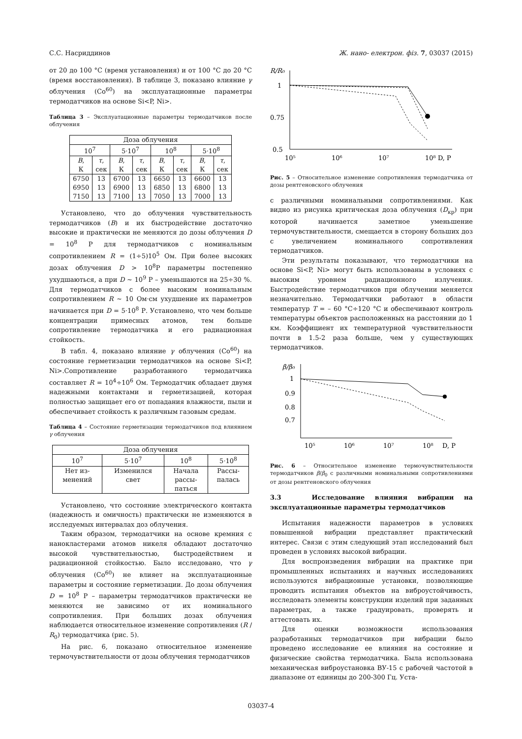С.С. Насриддинов Ж. нано- електрон. фіз. 7, 03037 (2015)
от 20 до 100 °C (время установления) и от 100 °C до 20 °C (время восстановления). В таблице 3, показано влияние γ облучения (Co<sup>60</sup>) на эксплуатационные параметры термодатчиков на основе Si<P, Ni>.
Таблица 3 – Эксплуатационные параметры термодатчиков после облучения
| Доза облучения | | | | | | | |
| 10<sup>7</sup> | | 5·10<sup>7</sup> | | 10<sup>8</sup> | | 5·10<sup>8</sup> | |
| B , К | τ , сек | B , К | τ , сек | B , К | τ , сек | B , К | τ , сек |
| 6750 6950 7150 | 13 13 13 | 6700 6900 7100 | 13 13 13 | 6650 6850 7050 | 13 13 13 | 6600 6800 7000 | 13 13 13 |
Установлено, что до облучения чувствительность термодатчиков (B) и их быстродействие достаточно высокие и практически не меняются до дозы облучения D = 10<sup>8</sup> Р для термодатчиков с номинальным сопротивлением R = (1÷5)10<sup>5</sup> Ом. При более высоких дозах облучения D > 10<sup>8</sup>Р параметры постепенно ухудшаються, а при D ~ 10<sup>9</sup> Р – уменьшаются на 25÷30 %. Для термодатчиков с более высоким номинальным сопротивлением R ~ 10 Ом·см ухудшение их параметров начинается при D = 5·10<sup>8</sup> Р. Установлено, что чем больше концентрации примесных атомов, тем больше сопротивление термодатчика и его радиационная стойкость.
В табл. 4, показано влияние γ облучения (Co<sup>60</sup>) на состояние герметизации термодатчиков на основе Si<P, Ni>.Сопротивление разработанного термодатчика составляет R = 10<sup>4</sup>÷10<sup>6</sup> Ом. Термодатчик обладает двумя надежными контактами и герметизацией, которая полностью защищает его от попадания влажности, пыли и обеспечивает стойкость к различным газовым средам.
Таблица 4 – Состояние герметизации термодатчиков под влиянием γ облучения
| Доза облучения | | | |
| 10<sup>7</sup> | 5·10<sup>7</sup> | 10<sup>8</sup> | 5·10<sup>8</sup> |
| Нет из- менений | Изменился свет | Начала рассы- паться | Рассы- палась |
Установлено, что состояние электрического контакта (надежность и омичность) практически не изменяются в исследуемых интервалах доз облучения.
Таким образом, термодатчики на основе кремния с нанокластерами атомов никеля обладают достаточно высокой чувствительностью, быстродействием и радиационной стойкостью. Было исследовано, что γ облучения (Co<sup>60</sup>) не влияет на эксплуатационные параметры и состояние герметизации. До дозы облучения D = 10<sup>8</sup> Р – параметры термодатчиков практически не меняются не зависимо от их номинального сопротивления. При больших дозах облучения наблюдается относительное изменение сопротивления (R / R<sub>0</sub>) термодатчика (рис. 5).
На рис. 6, показано относительное изменение термочувствительности от дозы облучения термодатчиков
R/R₀
1
0.75
0.5
10⁵
10⁶
10⁷
10⁸ D, P
Рис. 5 – Относительное изменение сопротивления термодатчика от дозы рентгеновского облучения
с различными номинальными сопротивлениями. Как видно из рисунка критическая доза облучения (D<sub>кр</sub>) при которой начинается заметное уменьшение термочувствительности, смещается в сторону больших доз с увеличением номинального сопротивления термодатчиков.
Эти результаты показывают, что термодатчики на основе Si<P, Ni> могут быть использованы в условиях с высоким уровнем радиационного излучения. Быстродействие термодатчиков при облучении меняется незначительно. Термодатчики работают в области температур T = – 60 °C÷120 °C и обеспечивают контроль температуры объектов расположенных на расстоянии до 1 км. Коэффициент их температурной чувствительности почти в 1.5-2 раза больше, чем у существующих термодатчиков.
β/β₀
1
0.9
0.8
0.7
10⁵
10⁶
10⁷
10⁸
D, P
Рис. 6 – Относительное изменение термочувствительности термодатчиков β/β<sub>0</sub> с различными номинальными сопротивлениями от дозы рентгеновского облучения
3.3 Исследование влияния вибрации на эксплуатационные параметры термодатчиков
Испытания надежности параметров в условиях повышенной вибрации представляет практический интерес. Связи с этим следующий этап исследований был проведен в условиях высокой вибрации.
Для воспроизведения вибрации на практике при промышленных испытаниях и научных исследованиях используются вибрационные установки, позволяющие проводить испытания объектов на виброустойчивость, исследовать элементы конструкции изделий при заданных параметрах, а также градуировать, проверять и аттестовать их.
Для оценки возможности использования разработанных термодатчиков при вибрации было проведено исследование ее влияния на состояние и физические свойства термодатчика. Была использована механическая виброустановка ВУ-15 с рабочей частотой в диапазоне от единицы до 200-300 Гц. Уста-
03037-4